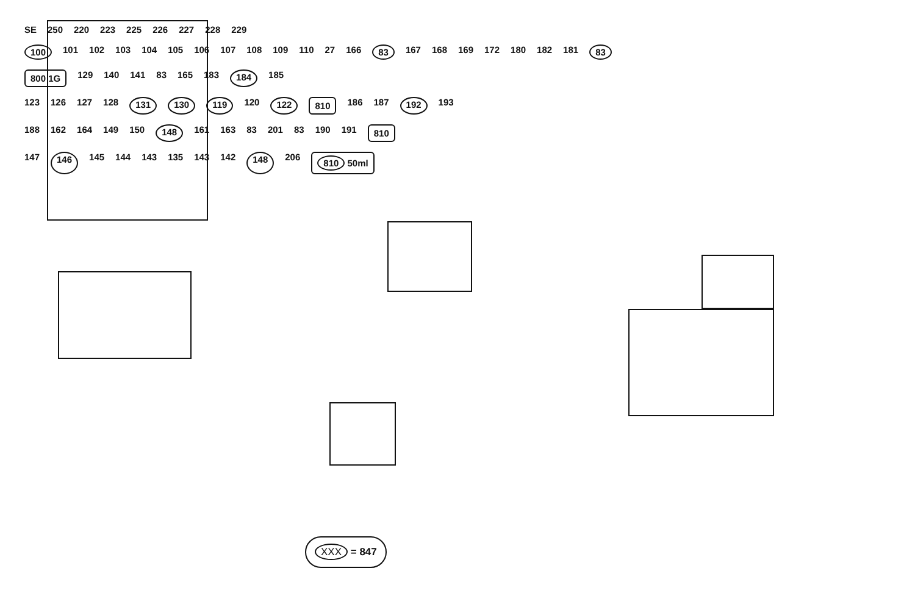SE 250 220 223 225 226 227 228 229
100 101 102 103 104 105 106 107 108 109 110 27 166 83 167 168 169 172 180 182 181 83
800 1G 129 140 141 83 165 183 184 185
123 126 127 128 131 130 119 120 122 810 186 187 192 193
188 162 164 149 150 148 161 163 83 201 83 190 191 810
147 146 145 144 143 135 143 142 148 206 810 50ml
XXX = 847